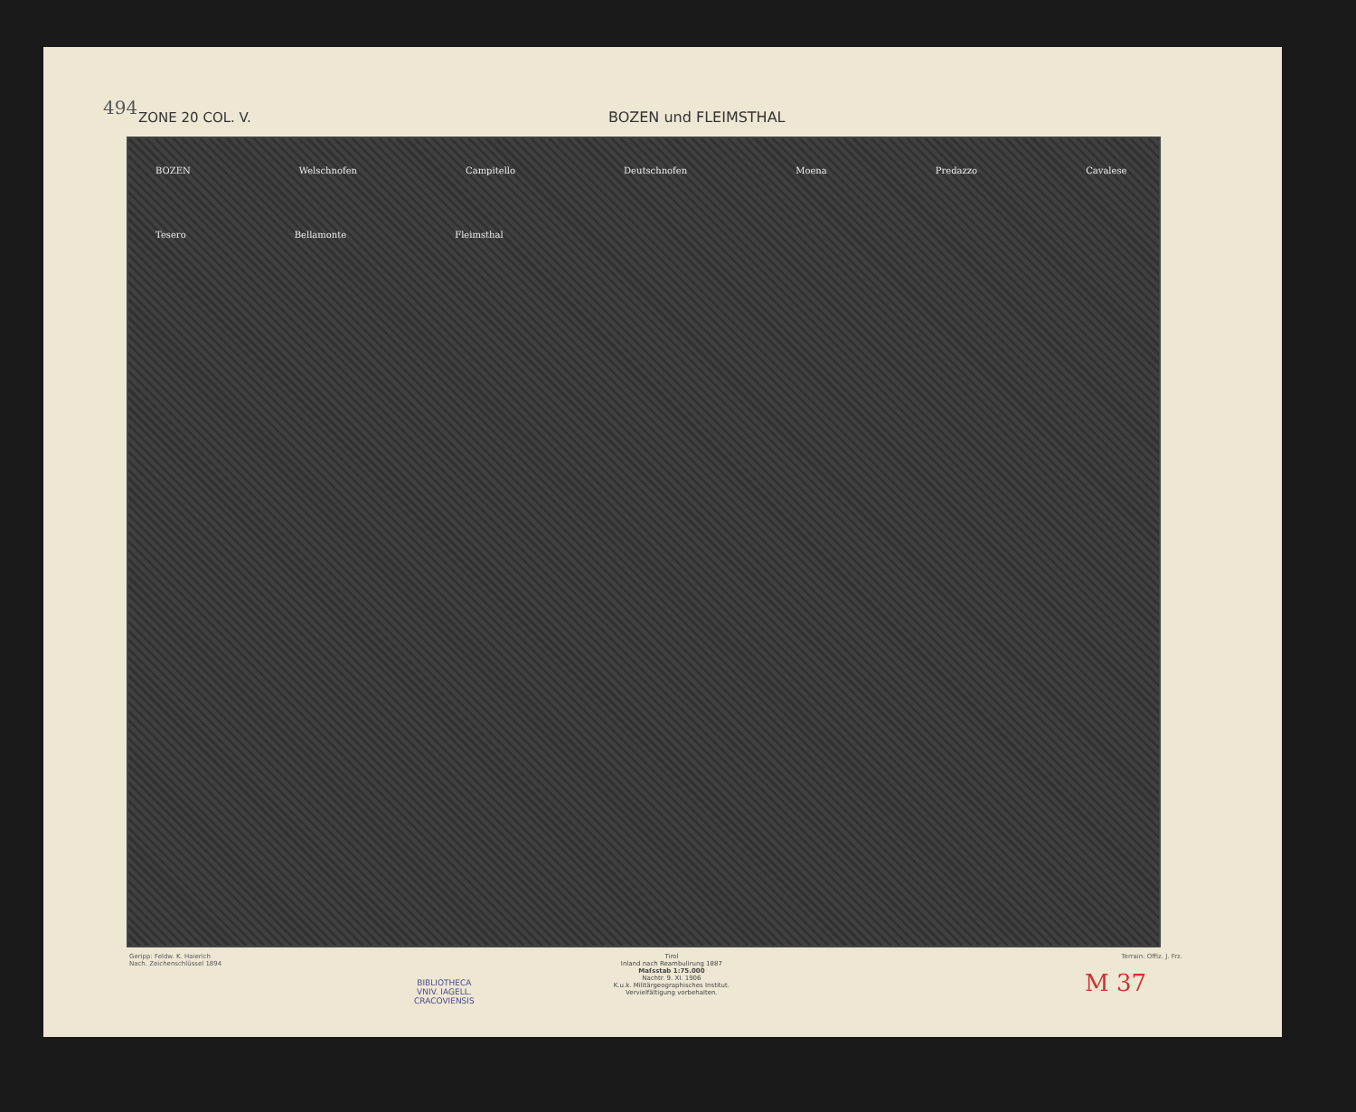494
ZONE 20 COL. V.
BOZEN und FLEIMSTHAL
BOZEN Welschnofen Campitello Deutschnofen Moena Predazzo Cavalese Tesero Bellamonte Fleimsthal
Geripp: Feldw. K. Haierich
Nach. Zeichenschlüssel 1894
Tirol
Inland nach Reambulirung 1887
Maſsstab 1:75.000
Nachtr. 9. XI. 1906
K.u.k. Militärgeographisches Institut.
Vervielfältigung vorbehalten.
Terrain: Offiz. J. Frz.
BIBLIOTHECA
VNIV. IAGELL.
CRACOVIENSIS
M 37